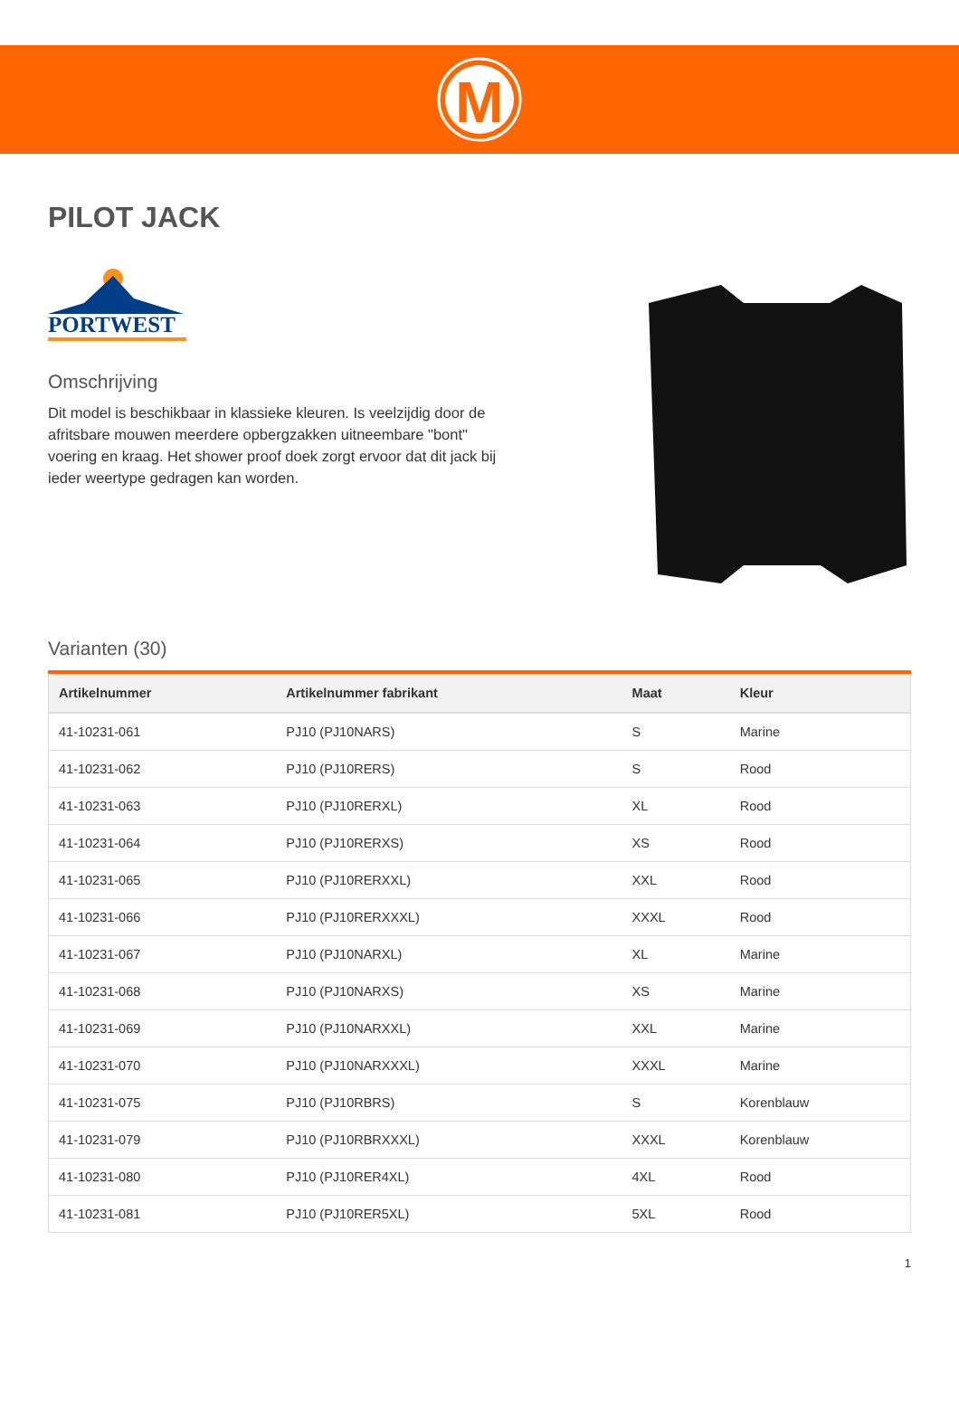M
PILOT JACK
PORTWEST
Omschrijving
Dit model is beschikbaar in klassieke kleuren. Is veelzijdig door de afritsbare mouwen meerdere opbergzakken uitneembare "bont" voering en kraag. Het shower proof doek zorgt ervoor dat dit jack bij ieder weertype gedragen kan worden.
Varianten (30)
| Artikelnummer | Artikelnummer fabrikant | Maat | Kleur |
| --- | --- | --- | --- |
| 41-10231-061 | PJ10 (PJ10NARS) | S | Marine |
| 41-10231-062 | PJ10 (PJ10RERS) | S | Rood |
| 41-10231-063 | PJ10 (PJ10RERXL) | XL | Rood |
| 41-10231-064 | PJ10 (PJ10RERXS) | XS | Rood |
| 41-10231-065 | PJ10 (PJ10RERXXL) | XXL | Rood |
| 41-10231-066 | PJ10 (PJ10RERXXXL) | XXXL | Rood |
| 41-10231-067 | PJ10 (PJ10NARXL) | XL | Marine |
| 41-10231-068 | PJ10 (PJ10NARXS) | XS | Marine |
| 41-10231-069 | PJ10 (PJ10NARXXL) | XXL | Marine |
| 41-10231-070 | PJ10 (PJ10NARXXXL) | XXXL | Marine |
| 41-10231-075 | PJ10 (PJ10RBRS) | S | Korenblauw |
| 41-10231-079 | PJ10 (PJ10RBRXXXL) | XXXL | Korenblauw |
| 41-10231-080 | PJ10 (PJ10RER4XL) | 4XL | Rood |
| 41-10231-081 | PJ10 (PJ10RER5XL) | 5XL | Rood |
1